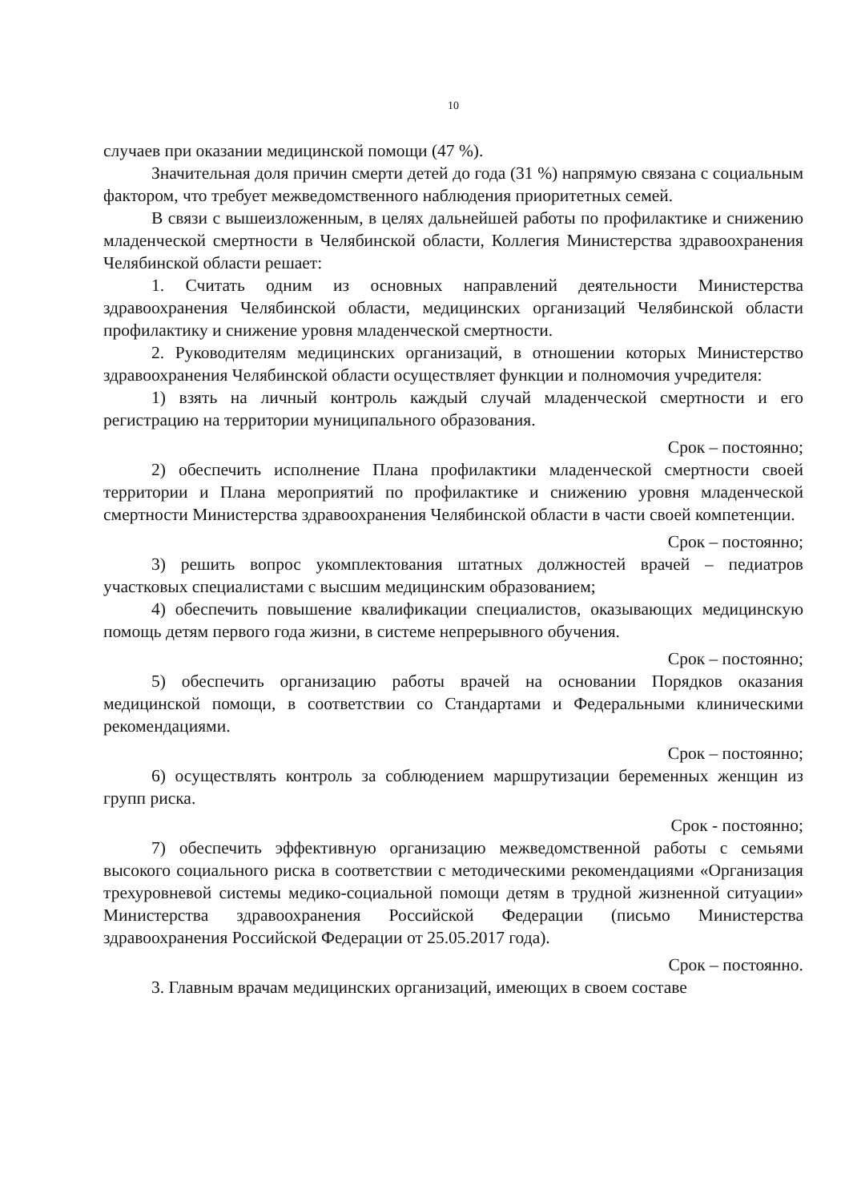10
случаев при оказании медицинской помощи (47 %).
Значительная доля причин смерти детей до года (31 %) напрямую связана с социальным фактором, что требует межведомственного наблюдения приоритетных семей.
В связи с вышеизложенным, в целях дальнейшей работы по профилактике и снижению младенческой смертности в Челябинской области, Коллегия Министерства здравоохранения Челябинской области решает:
1. Считать одним из основных направлений деятельности Министерства здравоохранения Челябинской области, медицинских организаций Челябинской области профилактику и снижение уровня младенческой смертности.
2. Руководителям медицинских организаций, в отношении которых Министерство здравоохранения Челябинской области осуществляет функции и полномочия учредителя:
1) взять на личный контроль каждый случай младенческой смертности и его регистрацию на территории муниципального образования.
Срок – постоянно;
2) обеспечить исполнение Плана профилактики младенческой смертности своей территории и Плана мероприятий по профилактике и снижению уровня младенческой смертности Министерства здравоохранения Челябинской области в части своей компетенции.
Срок – постоянно;
3) решить вопрос укомплектования штатных должностей врачей – педиатров участковых специалистами с высшим медицинским образованием;
4) обеспечить повышение квалификации специалистов, оказывающих медицинскую помощь детям первого года жизни, в системе непрерывного обучения.
Срок – постоянно;
5) обеспечить организацию работы врачей на основании Порядков оказания медицинской помощи, в соответствии со Стандартами и Федеральными клиническими рекомендациями.
Срок – постоянно;
6) осуществлять контроль за соблюдением маршрутизации беременных женщин из групп риска.
Срок - постоянно;
7) обеспечить эффективную организацию межведомственной работы с семьями высокого социального риска в соответствии с методическими рекомендациями «Организация трехуровневой системы медико-социальной помощи детям в трудной жизненной ситуации» Министерства здравоохранения Российской Федерации (письмо Министерства здравоохранения Российской Федерации от 25.05.2017 года).
Срок – постоянно.
3. Главным врачам медицинских организаций, имеющих в своем составе